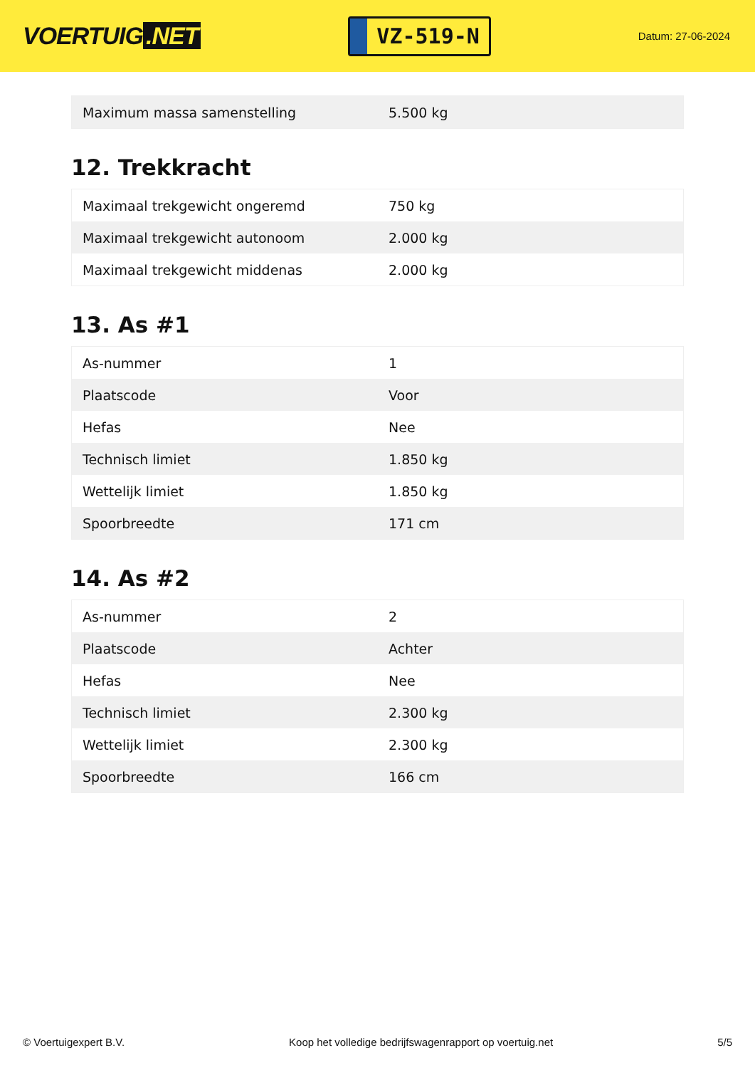VOERTUIG.NET
VZ-519-N
Datum: 27-06-2024
| Maximum massa samenstelling | 5.500 kg |
12. Trekkracht
| Maximaal trekgewicht ongeremd | 750 kg |
| Maximaal trekgewicht autonoom | 2.000 kg |
| Maximaal trekgewicht middenas | 2.000 kg |
13. As #1
| As-nummer | 1 |
| Plaatscode | Voor |
| Hefas | Nee |
| Technisch limiet | 1.850 kg |
| Wettelijk limiet | 1.850 kg |
| Spoorbreedte | 171 cm |
14. As #2
| As-nummer | 2 |
| Plaatscode | Achter |
| Hefas | Nee |
| Technisch limiet | 2.300 kg |
| Wettelijk limiet | 2.300 kg |
| Spoorbreedte | 166 cm |
© Voertuigexpert B.V. Koop het volledige bedrijfswagenrapport op voertuig.net 5/5